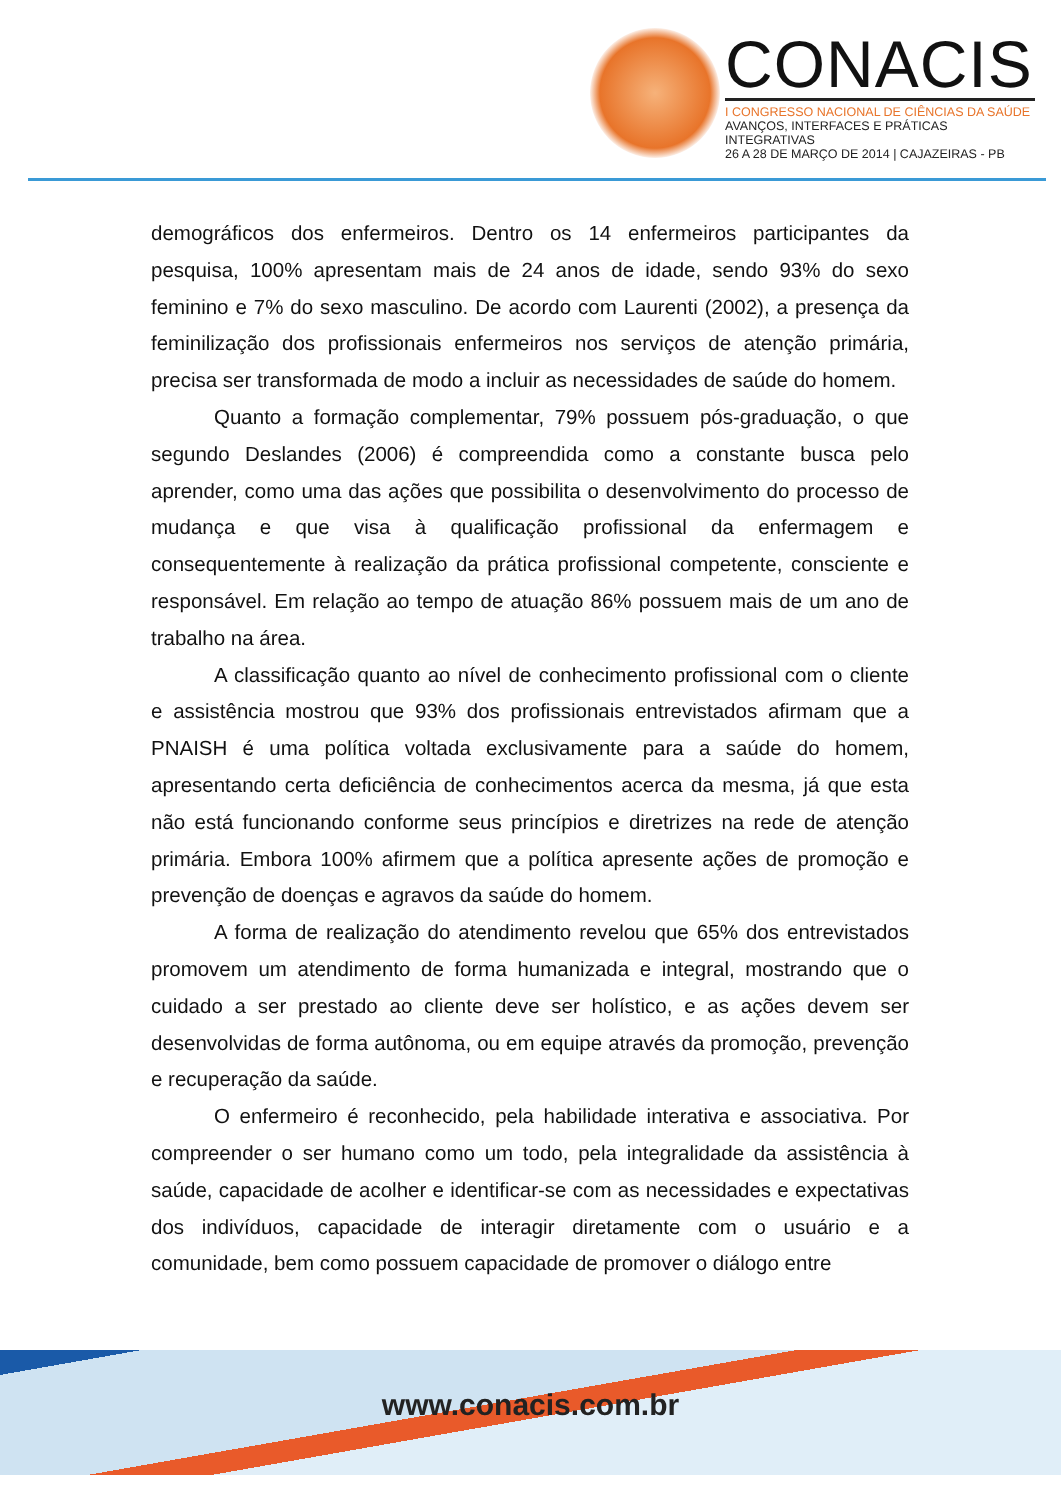CONACIS
I CONGRESSO NACIONAL DE CIÊNCIAS DA SAÚDE
AVANÇOS, INTERFACES E PRÁTICAS INTEGRATIVAS
26 A 28 DE MARÇO DE 2014 | CAJAZEIRAS - PB
demográficos dos enfermeiros. Dentro os 14 enfermeiros participantes da pesquisa, 100% apresentam mais de 24 anos de idade, sendo 93% do sexo feminino e 7% do sexo masculino. De acordo com Laurenti (2002), a presença da feminilização dos profissionais enfermeiros nos serviços de atenção primária, precisa ser transformada de modo a incluir as necessidades de saúde do homem.
Quanto a formação complementar, 79% possuem pós-graduação, o que segundo Deslandes (2006) é compreendida como a constante busca pelo aprender, como uma das ações que possibilita o desenvolvimento do processo de mudança e que visa à qualificação profissional da enfermagem e consequentemente à realização da prática profissional competente, consciente e responsável. Em relação ao tempo de atuação 86% possuem mais de um ano de trabalho na área.
A classificação quanto ao nível de conhecimento profissional com o cliente e assistência mostrou que 93% dos profissionais entrevistados afirmam que a PNAISH é uma política voltada exclusivamente para a saúde do homem, apresentando certa deficiência de conhecimentos acerca da mesma, já que esta não está funcionando conforme seus princípios e diretrizes na rede de atenção primária. Embora 100% afirmem que a política apresente ações de promoção e prevenção de doenças e agravos da saúde do homem.
A forma de realização do atendimento revelou que 65% dos entrevistados promovem um atendimento de forma humanizada e integral, mostrando que o cuidado a ser prestado ao cliente deve ser holístico, e as ações devem ser desenvolvidas de forma autônoma, ou em equipe através da promoção, prevenção e recuperação da saúde.
O enfermeiro é reconhecido, pela habilidade interativa e associativa. Por compreender o ser humano como um todo, pela integralidade da assistência à saúde, capacidade de acolher e identificar-se com as necessidades e expectativas dos indivíduos, capacidade de interagir diretamente com o usuário e a comunidade, bem como possuem capacidade de promover o diálogo entre
www.conacis.com.br